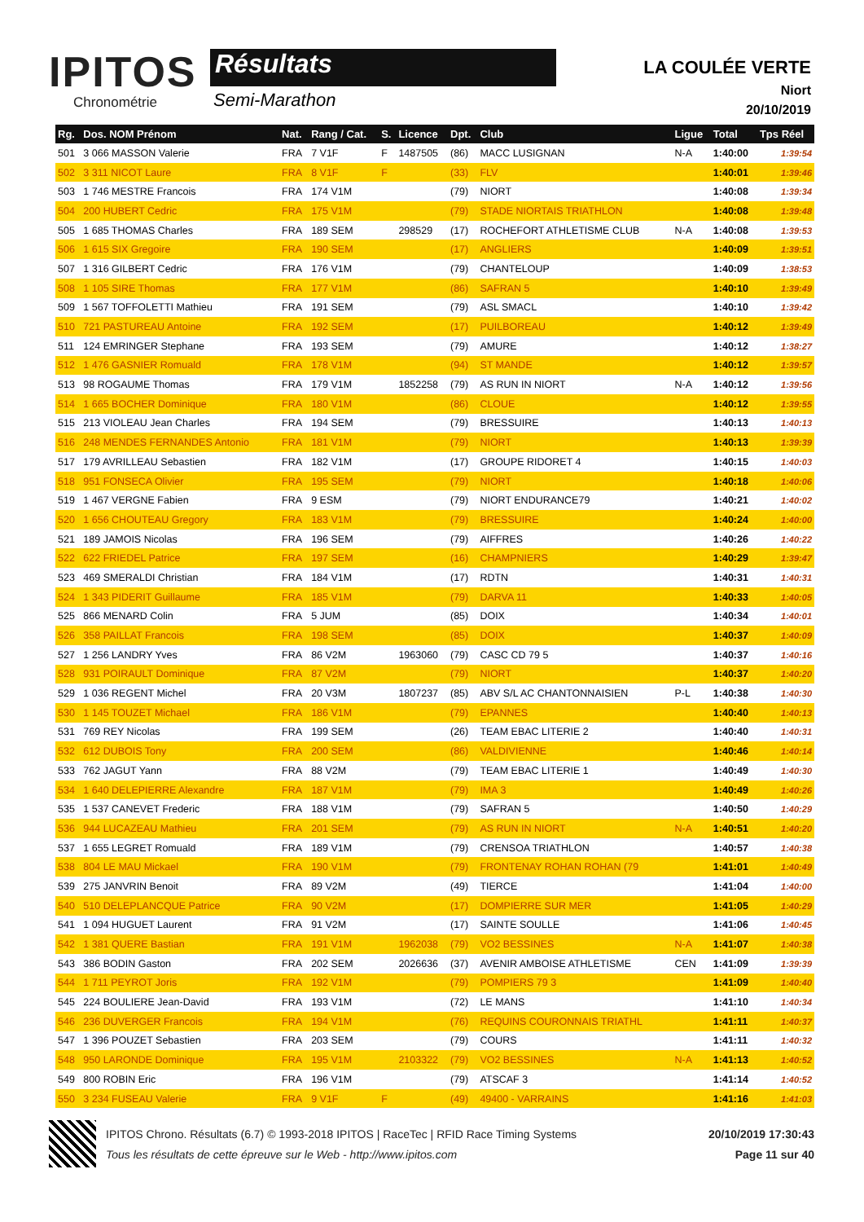IPITOS
Chronométrie
Résultats
Semi-Marathon
LA COULÉE VERTE
Niort
20/10/2019
| Rg. | Dos. NOM Prénom | Nat. | Rang / Cat. | S. | Licence | Dpt. | Club | Ligue | Total | Tps Réel |
| --- | --- | --- | --- | --- | --- | --- | --- | --- | --- | --- |
| 501 | 3 066 MASSON Valerie | FRA | 7 V1F | F | 1487505 | (86) | MACC LUSIGNAN | N-A | 1:40:00 | 1:39:54 |
| 502 | 3 311 NICOT Laure | FRA | 8 V1F | F | | (33) | FLV | | 1:40:01 | 1:39:46 |
| 503 | 1 746 MESTRE Francois | FRA | 174 V1M | | | (79) | NIORT | | 1:40:08 | 1:39:34 |
| 504 | 200 HUBERT Cedric | FRA | 175 V1M | | | (79) | STADE NIORTAIS TRIATHLON | | 1:40:08 | 1:39:48 |
| 505 | 1 685 THOMAS Charles | FRA | 189 SEM | | 298529 | (17) | ROCHEFORT ATHLETISME CLUB | N-A | 1:40:08 | 1:39:53 |
| 506 | 1 615 SIX Gregoire | FRA | 190 SEM | | | (17) | ANGLIERS | | 1:40:09 | 1:39:51 |
| 507 | 1 316 GILBERT Cedric | FRA | 176 V1M | | | (79) | CHANTELOUP | | 1:40:09 | 1:38:53 |
| 508 | 1 105 SIRE Thomas | FRA | 177 V1M | | | (86) | SAFRAN 5 | | 1:40:10 | 1:39:49 |
| 509 | 1 567 TOFFOLETTI Mathieu | FRA | 191 SEM | | | (79) | ASL SMACL | | 1:40:10 | 1:39:42 |
| 510 | 721 PASTUREAU Antoine | FRA | 192 SEM | | | (17) | PUILBOREAU | | 1:40:12 | 1:39:49 |
| 511 | 124 EMRINGER Stephane | FRA | 193 SEM | | | (79) | AMURE | | 1:40:12 | 1:38:27 |
| 512 | 1 476 GASNIER Romuald | FRA | 178 V1M | | | (94) | ST MANDE | | 1:40:12 | 1:39:57 |
| 513 | 98 ROGAUME Thomas | FRA | 179 V1M | | 1852258 | (79) | AS RUN IN NIORT | N-A | 1:40:12 | 1:39:56 |
| 514 | 1 665 BOCHER Dominique | FRA | 180 V1M | | | (86) | CLOUE | | 1:40:12 | 1:39:55 |
| 515 | 213 VIOLEAU Jean Charles | FRA | 194 SEM | | | (79) | BRESSUIRE | | 1:40:13 | 1:40:13 |
| 516 | 248 MENDES FERNANDES Antonio | FRA | 181 V1M | | | (79) | NIORT | | 1:40:13 | 1:39:39 |
| 517 | 179 AVRILLEAU Sebastien | FRA | 182 V1M | | | (17) | GROUPE RIDORET 4 | | 1:40:15 | 1:40:03 |
| 518 | 951 FONSECA Olivier | FRA | 195 SEM | | | (79) | NIORT | | 1:40:18 | 1:40:06 |
| 519 | 1 467 VERGNE Fabien | FRA | 9 ESM | | | (79) | NIORT ENDURANCE79 | | 1:40:21 | 1:40:02 |
| 520 | 1 656 CHOUTEAU Gregory | FRA | 183 V1M | | | (79) | BRESSUIRE | | 1:40:24 | 1:40:00 |
| 521 | 189 JAMOIS Nicolas | FRA | 196 SEM | | | (79) | AIFFRES | | 1:40:26 | 1:40:22 |
| 522 | 622 FRIEDEL Patrice | FRA | 197 SEM | | | (16) | CHAMPNIERS | | 1:40:29 | 1:39:47 |
| 523 | 469 SMERALDI Christian | FRA | 184 V1M | | | (17) | RDTN | | 1:40:31 | 1:40:31 |
| 524 | 1 343 PIDERIT Guillaume | FRA | 185 V1M | | | (79) | DARVA 11 | | 1:40:33 | 1:40:05 |
| 525 | 866 MENARD Colin | FRA | 5 JUM | | | (85) | DOIX | | 1:40:34 | 1:40:01 |
| 526 | 358 PAILLAT Francois | FRA | 198 SEM | | | (85) | DOIX | | 1:40:37 | 1:40:09 |
| 527 | 1 256 LANDRY Yves | FRA | 86 V2M | | 1963060 | (79) | CASC CD 79 5 | | 1:40:37 | 1:40:16 |
| 528 | 931 POIRAULT Dominique | FRA | 87 V2M | | | (79) | NIORT | | 1:40:37 | 1:40:20 |
| 529 | 1 036 REGENT Michel | FRA | 20 V3M | | 1807237 | (85) | ABV S/L AC CHANTONNAISIEN | P-L | 1:40:38 | 1:40:30 |
| 530 | 1 145 TOUZET Michael | FRA | 186 V1M | | | (79) | EPANNES | | 1:40:40 | 1:40:13 |
| 531 | 769 REY Nicolas | FRA | 199 SEM | | | (26) | TEAM EBAC LITERIE 2 | | 1:40:40 | 1:40:31 |
| 532 | 612 DUBOIS Tony | FRA | 200 SEM | | | (86) | VALDIVIENNE | | 1:40:46 | 1:40:14 |
| 533 | 762 JAGUT Yann | FRA | 88 V2M | | | (79) | TEAM EBAC LITERIE 1 | | 1:40:49 | 1:40:30 |
| 534 | 1 640 DELEPIERRE Alexandre | FRA | 187 V1M | | | (79) | IMA 3 | | 1:40:49 | 1:40:26 |
| 535 | 1 537 CANEVET Frederic | FRA | 188 V1M | | | (79) | SAFRAN 5 | | 1:40:50 | 1:40:29 |
| 536 | 944 LUCAZEAU Mathieu | FRA | 201 SEM | | | (79) | AS RUN IN NIORT | N-A | 1:40:51 | 1:40:20 |
| 537 | 1 655 LEGRET Romuald | FRA | 189 V1M | | | (79) | CRENSOA TRIATHLON | | 1:40:57 | 1:40:38 |
| 538 | 804 LE MAU Mickael | FRA | 190 V1M | | | (79) | FRONTENAY ROHAN ROHAN (79 | | 1:41:01 | 1:40:49 |
| 539 | 275 JANVRIN Benoit | FRA | 89 V2M | | | (49) | TIERCE | | 1:41:04 | 1:40:00 |
| 540 | 510 DELEPLANCQUE Patrice | FRA | 90 V2M | | | (17) | DOMPIERRE SUR MER | | 1:41:05 | 1:40:29 |
| 541 | 1 094 HUGUET Laurent | FRA | 91 V2M | | | (17) | SAINTE SOULLE | | 1:41:06 | 1:40:45 |
| 542 | 1 381 QUERE Bastian | FRA | 191 V1M | | 1962038 | (79) | VO2 BESSINES | N-A | 1:41:07 | 1:40:38 |
| 543 | 386 BODIN Gaston | FRA | 202 SEM | | 2026636 | (37) | AVENIR AMBOISE ATHLETISME | CEN | 1:41:09 | 1:39:39 |
| 544 | 1 711 PEYROT Joris | FRA | 192 V1M | | | (79) | POMPIERS 79 3 | | 1:41:09 | 1:40:40 |
| 545 | 224 BOULIERE Jean-David | FRA | 193 V1M | | | (72) | LE MANS | | 1:41:10 | 1:40:34 |
| 546 | 236 DUVERGER Francois | FRA | 194 V1M | | | (76) | REQUINS COURONNAIS TRIATHL | | 1:41:11 | 1:40:37 |
| 547 | 1 396 POUZET Sebastien | FRA | 203 SEM | | | (79) | COURS | | 1:41:11 | 1:40:32 |
| 548 | 950 LARONDE Dominique | FRA | 195 V1M | | 2103322 | (79) | VO2 BESSINES | N-A | 1:41:13 | 1:40:52 |
| 549 | 800 ROBIN Eric | FRA | 196 V1M | | | (79) | ATSCAF 3 | | 1:41:14 | 1:40:52 |
| 550 | 3 234 FUSEAU Valerie | FRA | 9 V1F | F | | (49) | 49400 - VARRAINS | | 1:41:16 | 1:41:03 |
IPITOS Chrono. Résultats (6.7) © 1993-2018 IPITOS | RaceTec | RFID Race Timing Systems
Tous les résultats de cette épreuve sur le Web - http://www.ipitos.com
20/10/2019 17:30:43
Page 11 sur 40